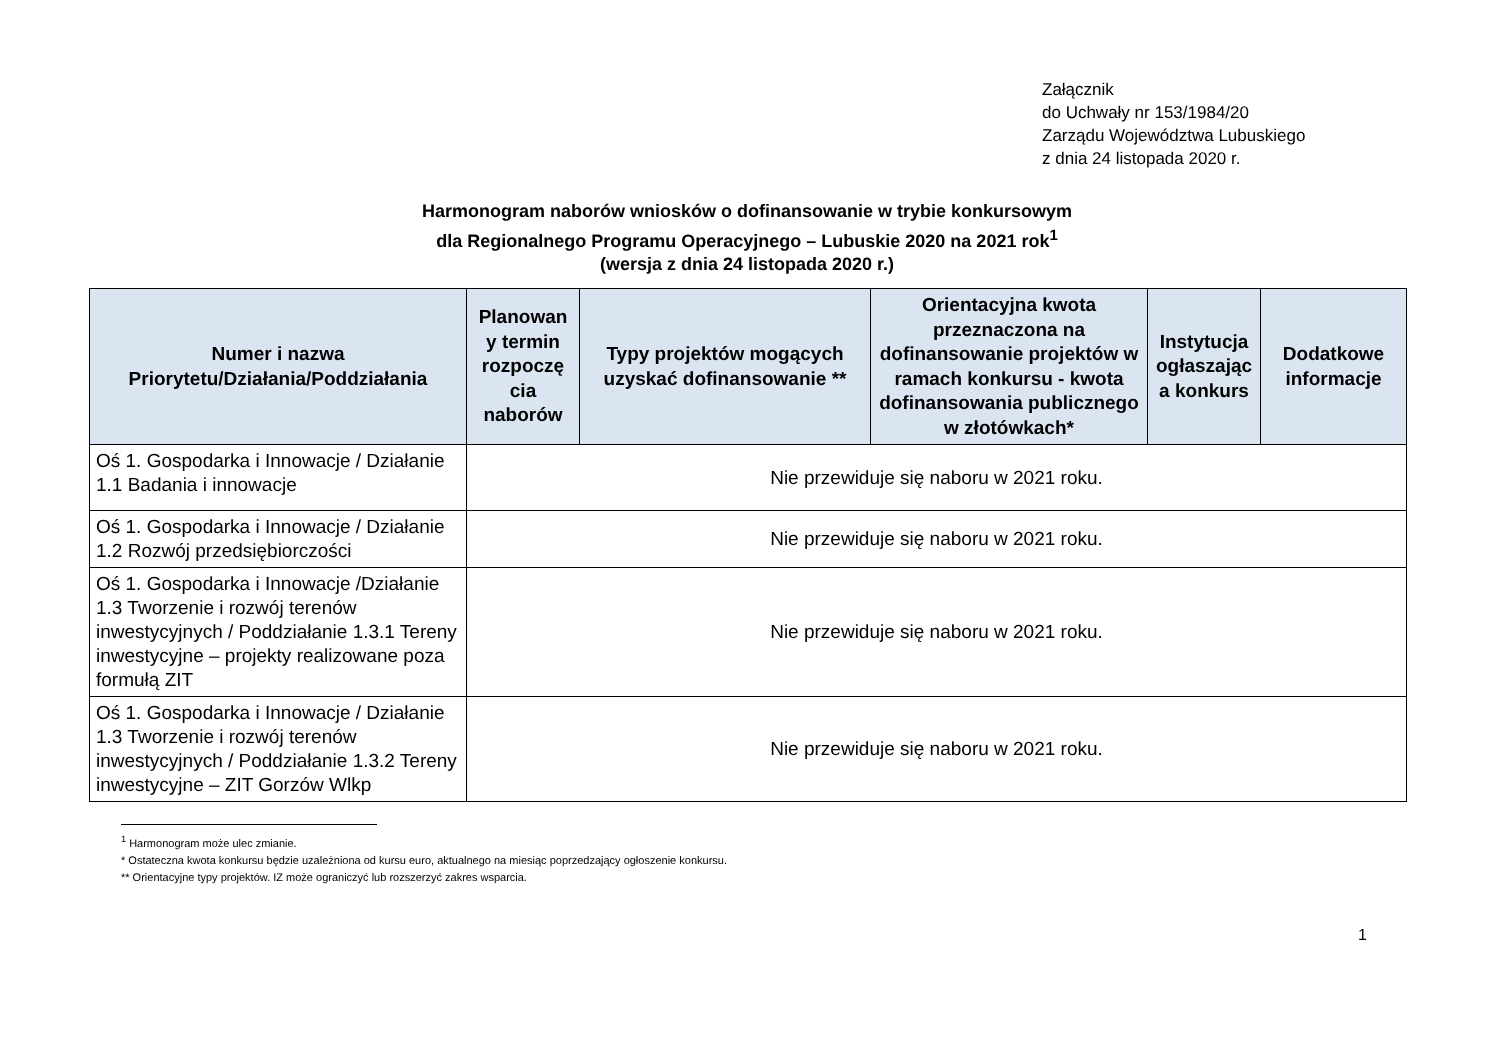Załącznik
do Uchwały nr 153/1984/20
Zarządu Województwa Lubuskiego
z dnia 24 listopada 2020 r.
Harmonogram naborów wniosków o dofinansowanie w trybie konkursowym
dla Regionalnego Programu Operacyjnego – Lubuskie 2020 na 2021 rok<sup>1</sup>
(wersja z dnia 24 listopada 2020 r.)
| Numer i nazwa Priorytetu/Działania/Poddziałania | Planowan y termin rozpoczę cia naborów | Typy projektów mogących uzyskać dofinansowanie ** | Orientacyjna kwota przeznaczona na dofinansowanie projektów w ramach konkursu - kwota dofinansowania publicznego w złotówkach* | Instytucja ogłaszając a konkurs | Dodatkowe informacje |
| --- | --- | --- | --- | --- | --- |
| Oś 1. Gospodarka i Innowacje / Działanie 1.1 Badania i innowacje | Nie przewiduje się naboru w 2021 roku. | | | | |
| Oś 1. Gospodarka i Innowacje / Działanie 1.2 Rozwój przedsiębiorczości | Nie przewiduje się naboru w 2021 roku. | | | | |
| Oś 1. Gospodarka i Innowacje /Działanie 1.3 Tworzenie i rozwój terenów inwestycyjnych / Poddziałanie 1.3.1 Tereny inwestycyjne – projekty realizowane poza formułą ZIT | Nie przewiduje się naboru w 2021 roku. | | | | |
| Oś 1. Gospodarka i Innowacje / Działanie 1.3 Tworzenie i rozwój terenów inwestycyjnych / Poddziałanie 1.3.2 Tereny inwestycyjne – ZIT Gorzów Wlkp | Nie przewiduje się naboru w 2021 roku. | | | | |
<sup>1</sup> Harmonogram może ulec zmianie.
* Ostateczna kwota konkursu będzie uzależniona od kursu euro, aktualnego na miesiąc poprzedzający ogłoszenie konkursu.
** Orientacyjne typy projektów. IZ może ograniczyć lub rozszerzyć zakres wsparcia.
1